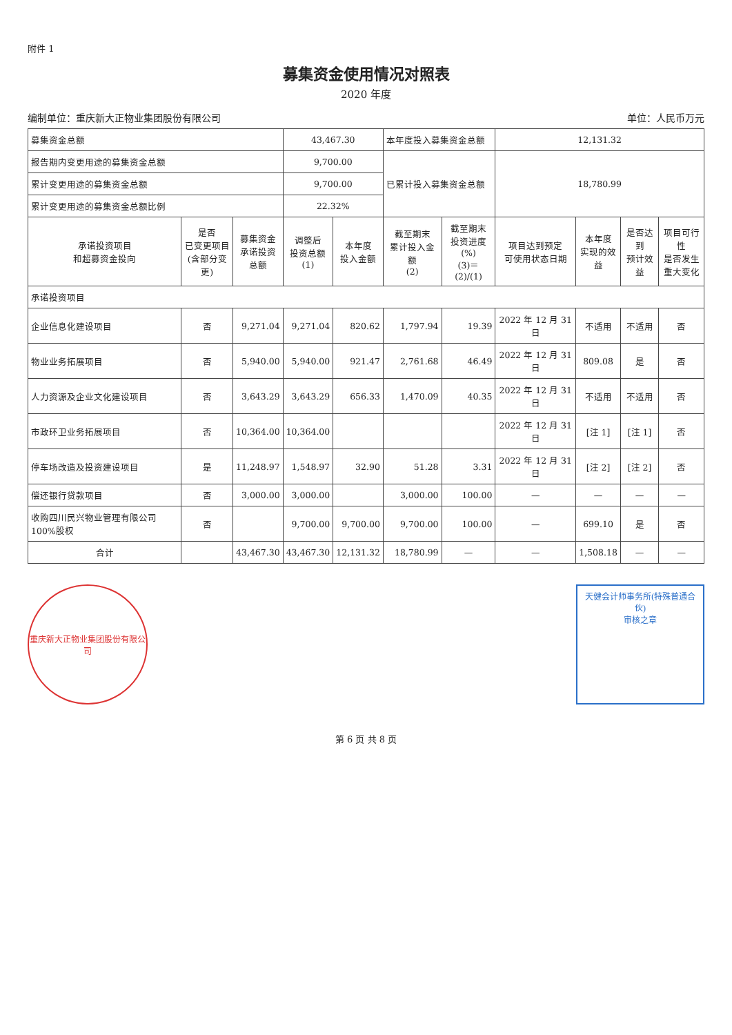附件 1
募集资金使用情况对照表
2020 年度
编制单位：重庆新大正物业集团股份有限公司 单位：人民币万元
| 募集资金总额 | | | 43,467.30 | | 本年度投入募集资金总额 | | 12,131.32 | | | |
| 报告期内变更用途的募集资金总额 | | | 9,700.00 | | 已累计投入募集资金总额 | | 18,780.99 | | | |
| 累计变更用途的募集资金总额 | | | 9,700.00 | | | | | | | |
| 累计变更用途的募集资金总额比例 | | | 22.32% | | | | | | | |
| 承诺投资项目 和超募资金投向 | 是否 已变更项目 (含部分变更) | 募集资金 承诺投资 总额 | 调整后 投资总额 (1) | 本年度 投入金额 | 截至期末 累计投入金额 (2) | 截至期末 投资进度(%) (3)＝(2)/(1) | 项目达到预定 可使用状态日期 | 本年度 实现的效 益 | 是否达到 预计效益 | 项目可行性 是否发生 重大变化 |
| 承诺投资项目 | | | | | | | | | | |
| 企业信息化建设项目 | 否 | 9,271.04 | 9,271.04 | 820.62 | 1,797.94 | 19.39 | 2022 年 12 月 31 日 | 不适用 | 不适用 | 否 |
| 物业业务拓展项目 | 否 | 5,940.00 | 5,940.00 | 921.47 | 2,761.68 | 46.49 | 2022 年 12 月 31 日 | 809.08 | 是 | 否 |
| 人力资源及企业文化建设项目 | 否 | 3,643.29 | 3,643.29 | 656.33 | 1,470.09 | 40.35 | 2022 年 12 月 31 日 | 不适用 | 不适用 | 否 |
| 市政环卫业务拓展项目 | 否 | 10,364.00 | 10,364.00 | | | | 2022 年 12 月 31 日 | [注 1] | [注 1] | 否 |
| 停车场改造及投资建设项目 | 是 | 11,248.97 | 1,548.97 | 32.90 | 51.28 | 3.31 | 2022 年 12 月 31 日 | [注 2] | [注 2] | 否 |
| 偿还银行贷款项目 | 否 | 3,000.00 | 3,000.00 | | 3,000.00 | 100.00 | — | — | — | — |
| 收购四川民兴物业管理有限公司 100%股权 | 否 | | 9,700.00 | 9,700.00 | 9,700.00 | 100.00 | — | 699.10 | 是 | 否 |
| 合计 | | 43,467.30 | 43,467.30 | 12,131.32 | 18,780.99 | — | — | 1,508.18 | — | — |
重庆新大正物业集团股份有限公司
天健会计师事务所(特殊普通合伙)
审核之章
第 6 页 共 8 页